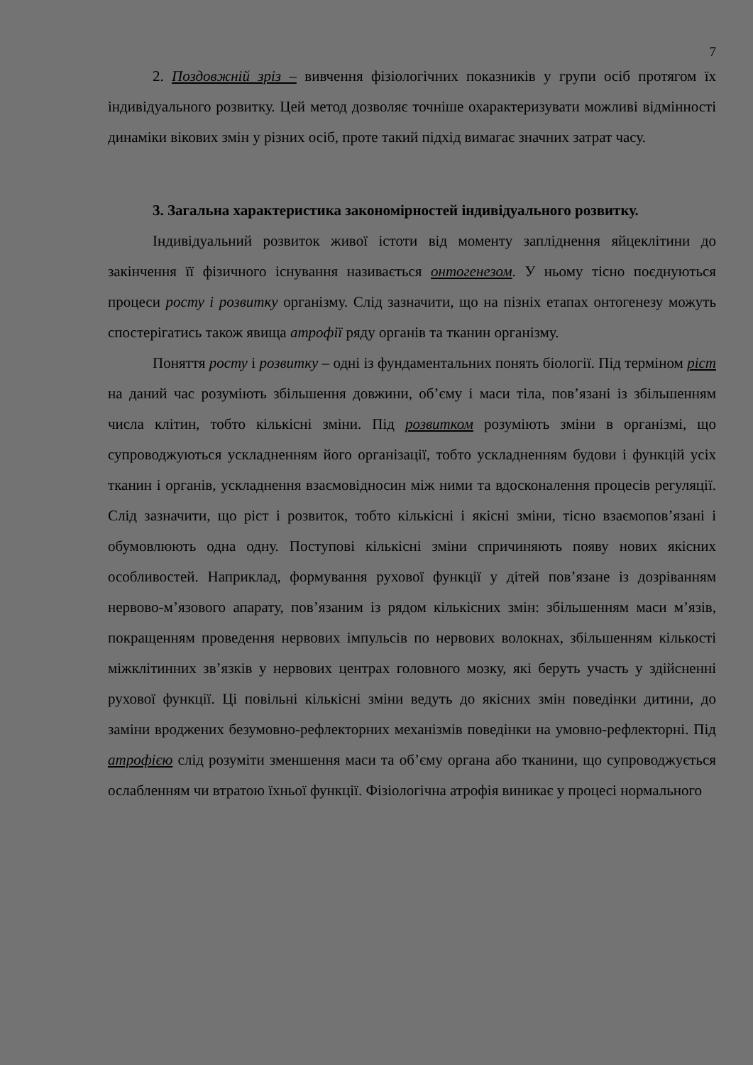7
2. Поздовжній зріз – вивчення фізіологічних показників у групи осіб протягом їх індивідуального розвитку. Цей метод дозволяє точніше охарактеризувати можливі відмінності динаміки вікових змін у різних осіб, проте такий підхід вимагає значних затрат часу.
3. Загальна характеристика закономірностей індивідуального розвитку.
Індивідуальний розвиток живої істоти від моменту запліднення яйцеклітини до закінчення її фізичного існування називається онтогенезом. У ньому тісно поєднуються процеси росту і розвитку організму. Слід зазначити, що на пізніх етапах онтогенезу можуть спостерігатись також явища атрофії ряду органів та тканин організму.
Поняття росту і розвитку – одні із фундаментальних понять біології. Під терміном ріст на даний час розуміють збільшення довжини, об’єму і маси тіла, пов’язані із збільшенням числа клітин, тобто кількісні зміни. Під розвитком розуміють зміни в організмі, що супроводжуються ускладненням його організації, тобто ускладненням будови і функцій усіх тканин і органів, ускладнення взаємовідносин між ними та вдосконалення процесів регуляції. Слід зазначити, що ріст і розвиток, тобто кількісні і якісні зміни, тісно взаємопов’язані і обумовлюють одна одну. Поступові кількісні зміни спричиняють появу нових якісних особливостей. Наприклад, формування рухової функції у дітей пов’язане із дозріванням нервово-м’язового апарату, пов’язаним із рядом кількісних змін: збільшенням маси м’язів, покращенням проведення нервових імпульсів по нервових волокнах, збільшенням кількості міжклітинних зв’язків у нервових центрах головного мозку, які беруть участь у здійсненні рухової функції. Ці повільні кількісні зміни ведуть до якісних змін поведінки дитини, до заміни вроджених безумовно-рефлекторних механізмів поведінки на умовно-рефлекторні. Під атрофією слід розуміти зменшення маси та об’єму органа або тканини, що супроводжується ослабленням чи втратою їхньої функції. Фізіологічна атрофія виникає у процесі нормального